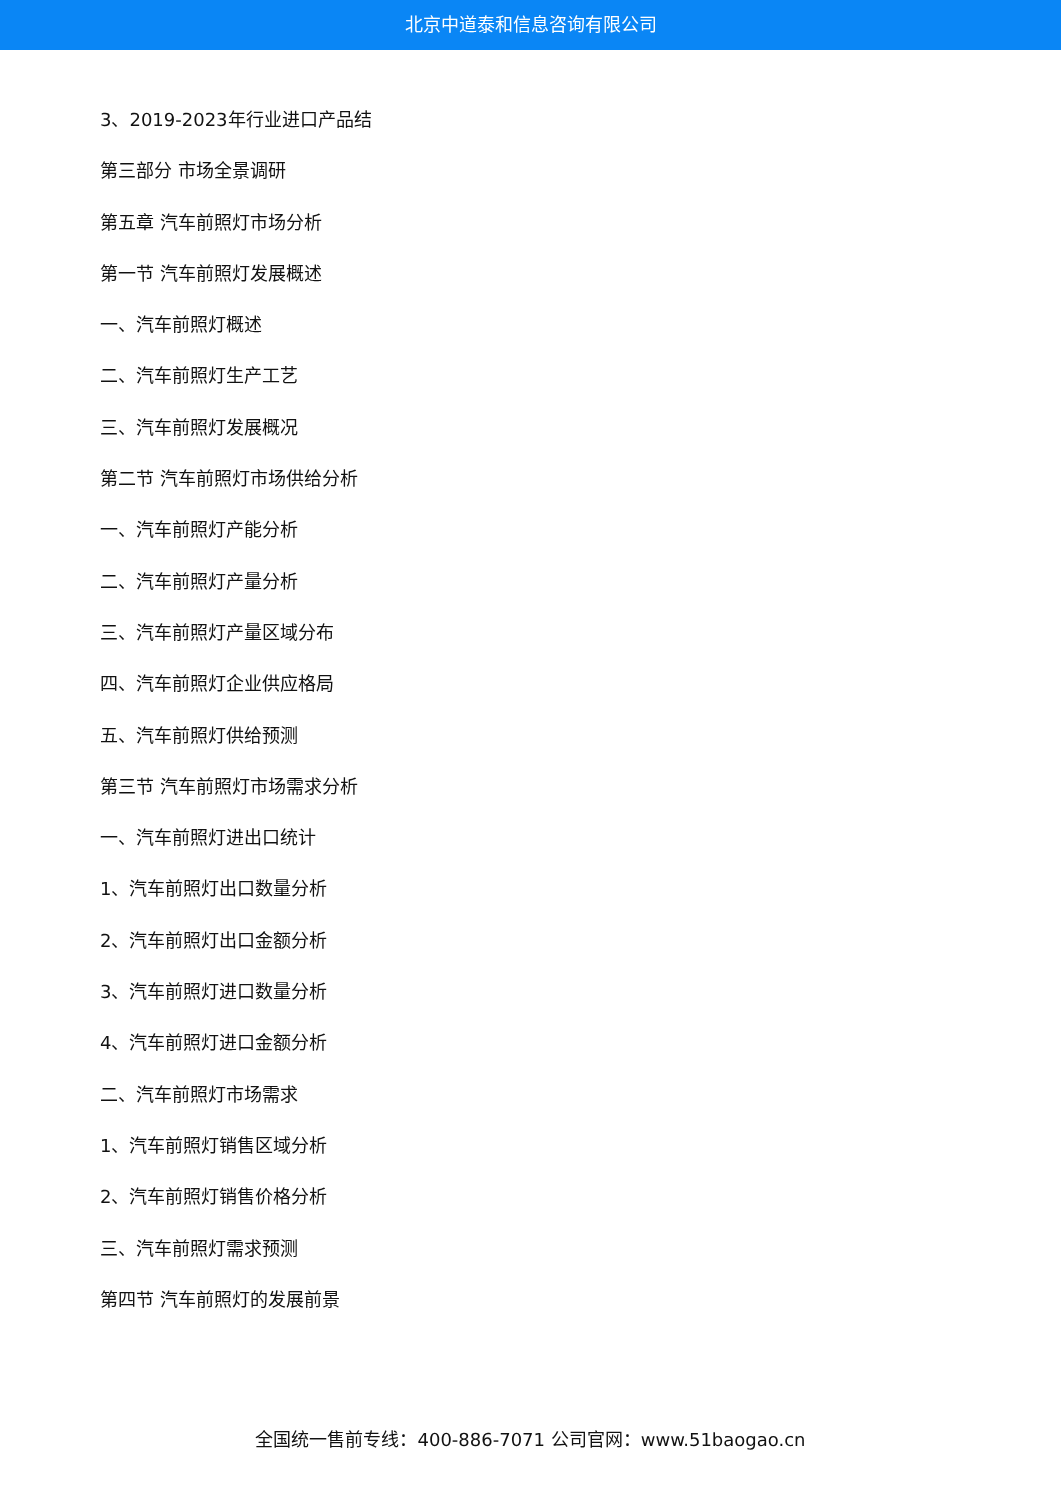北京中道泰和信息咨询有限公司
3、2019-2023年行业进口产品结
第三部分 市场全景调研
第五章 汽车前照灯市场分析
第一节 汽车前照灯发展概述
一、汽车前照灯概述
二、汽车前照灯生产工艺
三、汽车前照灯发展概况
第二节 汽车前照灯市场供给分析
一、汽车前照灯产能分析
二、汽车前照灯产量分析
三、汽车前照灯产量区域分布
四、汽车前照灯企业供应格局
五、汽车前照灯供给预测
第三节 汽车前照灯市场需求分析
一、汽车前照灯进出口统计
1、汽车前照灯出口数量分析
2、汽车前照灯出口金额分析
3、汽车前照灯进口数量分析
4、汽车前照灯进口金额分析
二、汽车前照灯市场需求
1、汽车前照灯销售区域分析
2、汽车前照灯销售价格分析
三、汽车前照灯需求预测
第四节 汽车前照灯的发展前景
全国统一售前专线：400-886-7071 公司官网：www.51baogao.cn